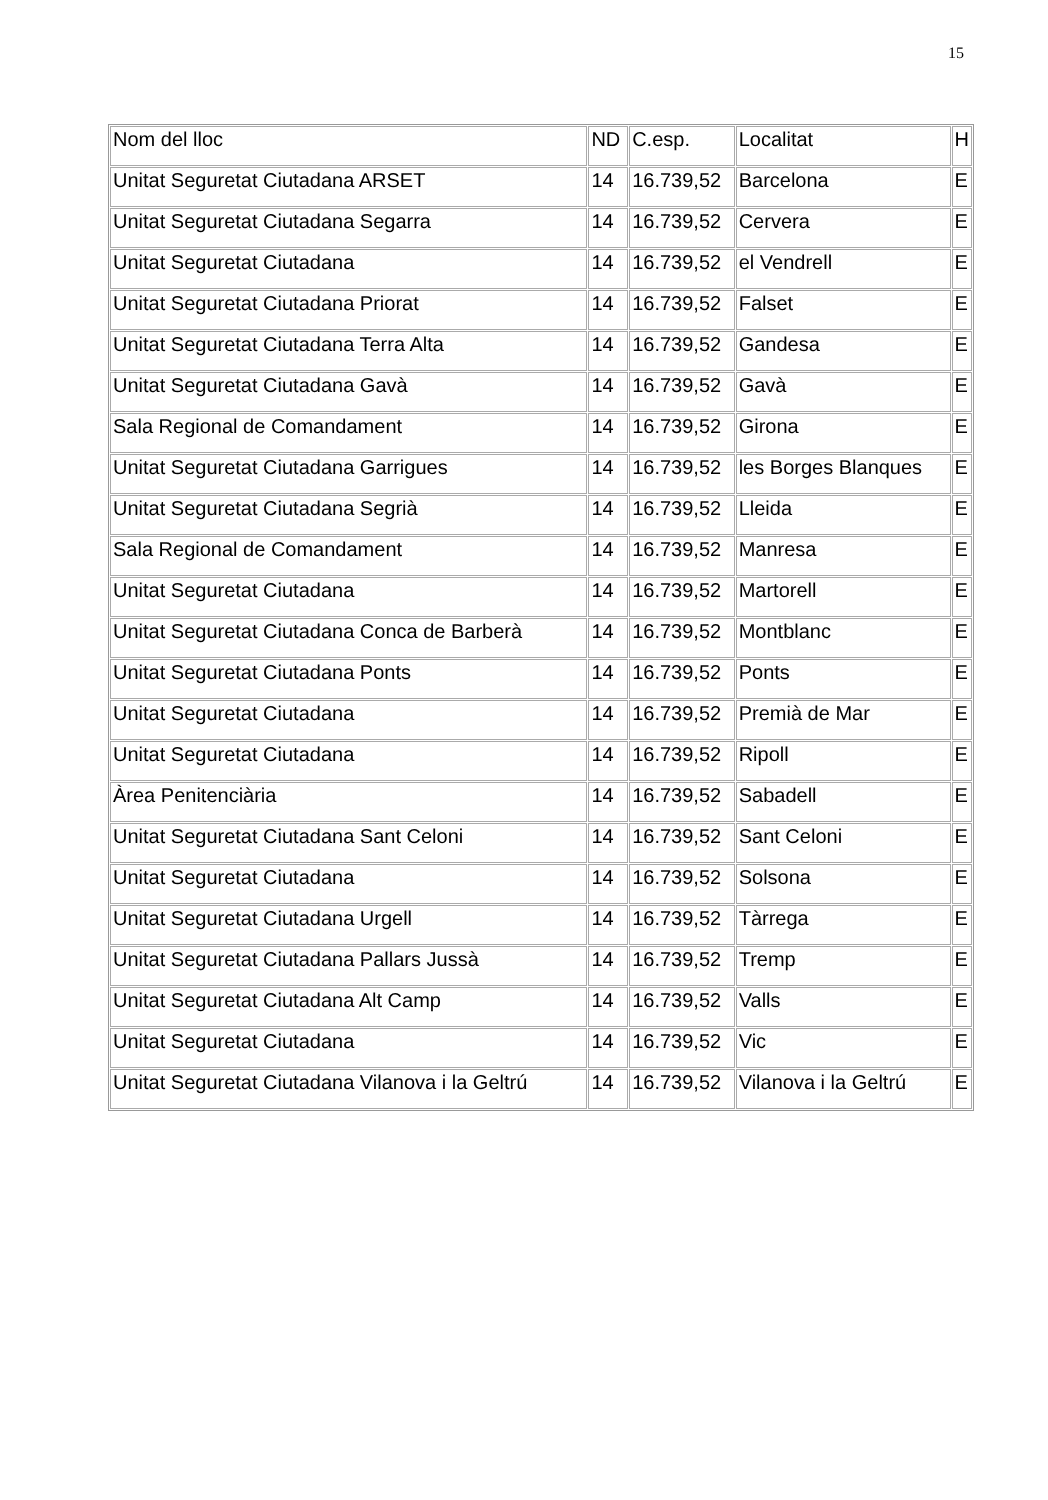15
| Nom del lloc | ND | C.esp. | Localitat | H |
| Unitat Seguretat Ciutadana ARSET | 14 | 16.739,52 | Barcelona | E |
| Unitat Seguretat Ciutadana Segarra | 14 | 16.739,52 | Cervera | E |
| Unitat Seguretat Ciutadana | 14 | 16.739,52 | el Vendrell | E |
| Unitat Seguretat Ciutadana Priorat | 14 | 16.739,52 | Falset | E |
| Unitat Seguretat Ciutadana Terra Alta | 14 | 16.739,52 | Gandesa | E |
| Unitat Seguretat Ciutadana Gavà | 14 | 16.739,52 | Gavà | E |
| Sala Regional de Comandament | 14 | 16.739,52 | Girona | E |
| Unitat Seguretat Ciutadana Garrigues | 14 | 16.739,52 | les Borges Blanques | E |
| Unitat Seguretat Ciutadana Segrià | 14 | 16.739,52 | Lleida | E |
| Sala Regional de Comandament | 14 | 16.739,52 | Manresa | E |
| Unitat Seguretat Ciutadana | 14 | 16.739,52 | Martorell | E |
| Unitat Seguretat Ciutadana Conca de Barberà | 14 | 16.739,52 | Montblanc | E |
| Unitat Seguretat Ciutadana Ponts | 14 | 16.739,52 | Ponts | E |
| Unitat Seguretat Ciutadana | 14 | 16.739,52 | Premià de Mar | E |
| Unitat Seguretat Ciutadana | 14 | 16.739,52 | Ripoll | E |
| Àrea Penitenciària | 14 | 16.739,52 | Sabadell | E |
| Unitat Seguretat Ciutadana Sant Celoni | 14 | 16.739,52 | Sant Celoni | E |
| Unitat Seguretat Ciutadana | 14 | 16.739,52 | Solsona | E |
| Unitat Seguretat Ciutadana Urgell | 14 | 16.739,52 | Tàrrega | E |
| Unitat Seguretat Ciutadana Pallars Jussà | 14 | 16.739,52 | Tremp | E |
| Unitat Seguretat Ciutadana Alt Camp | 14 | 16.739,52 | Valls | E |
| Unitat Seguretat Ciutadana | 14 | 16.739,52 | Vic | E |
| Unitat Seguretat Ciutadana Vilanova i la Geltrú | 14 | 16.739,52 | Vilanova i la Geltrú | E |